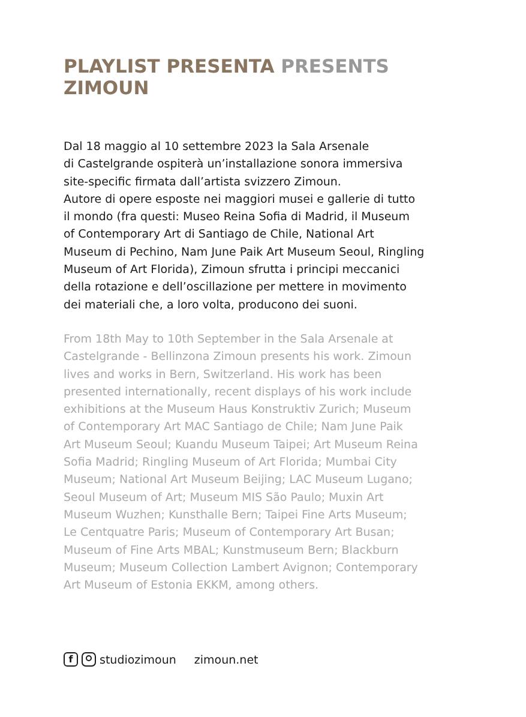PLAYLIST PRESENTA PRESENTS
ZIMOUN
Dal 18 maggio al 10 settembre 2023 la Sala Arsenale
di Castelgrande ospiterà un’installazione sonora immersiva
site-specific firmata dall’artista svizzero Zimoun.
Autore di opere esposte nei maggiori musei e gallerie di tutto
il mondo (fra questi: Museo Reina Sofia di Madrid, il Museum
of Contemporary Art di Santiago de Chile, National Art
Museum di Pechino, Nam June Paik Art Museum Seoul, Ringling
Museum of Art Florida), Zimoun sfrutta i principi meccanici
della rotazione e dell’oscillazione per mettere in movimento
dei materiali che, a loro volta, producono dei suoni.
From 18th May to 10th September in the Sala Arsenale at
Castelgrande - Bellinzona Zimoun presents his work. Zimoun
lives and works in Bern, Switzerland. His work has been
presented internationally, recent displays of his work include
exhibitions at the Museum Haus Konstruktiv Zurich; Museum
of Contemporary Art MAC Santiago de Chile; Nam June Paik
Art Museum Seoul; Kuandu Museum Taipei; Art Museum Reina
Sofia Madrid; Ringling Museum of Art Florida; Mumbai City
Museum; National Art Museum Beijing; LAC Museum Lugano;
Seoul Museum of Art; Museum MIS São Paulo; Muxin Art
Museum Wuzhen; Kunsthalle Bern; Taipei Fine Arts Museum;
Le Centquatre Paris; Museum of Contemporary Art Busan;
Museum of Fine Arts MBAL; Kunstmuseum Bern; Blackburn
Museum; Museum Collection Lambert Avignon; Contemporary
Art Museum of Estonia EKKM, among others.
f studiozimoun zimoun.net